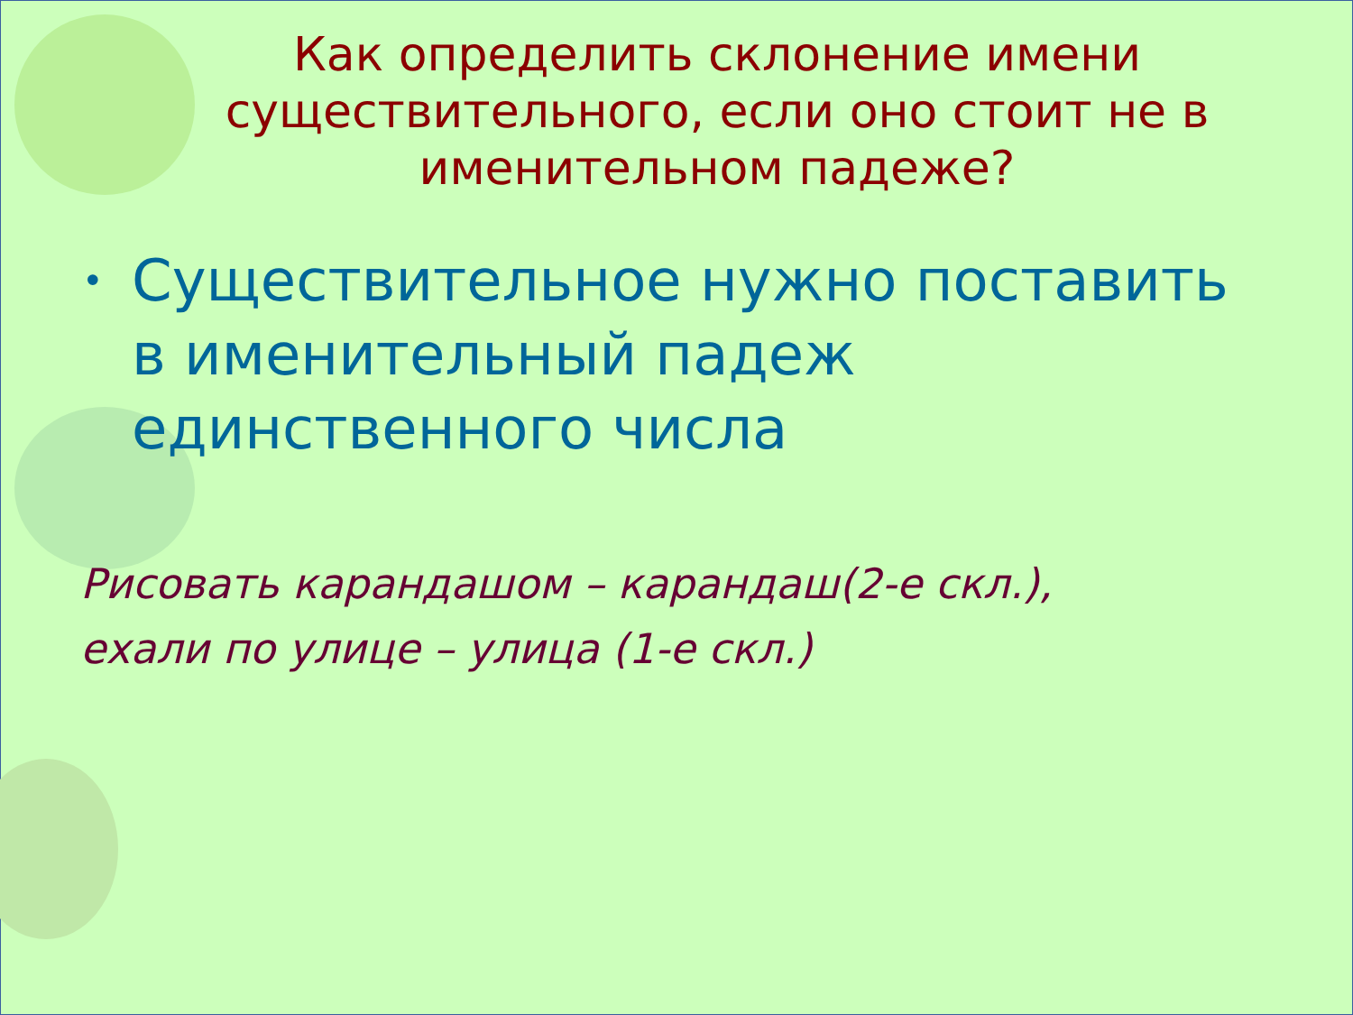Как определить склонение имени существительного, если оно стоит не в именительном падеже?
• Существительное нужно поставить в именительный падеж единственного числа
Рисовать карандашом – карандаш(2-е скл.),
ехали по улице – улица (1-е скл.)